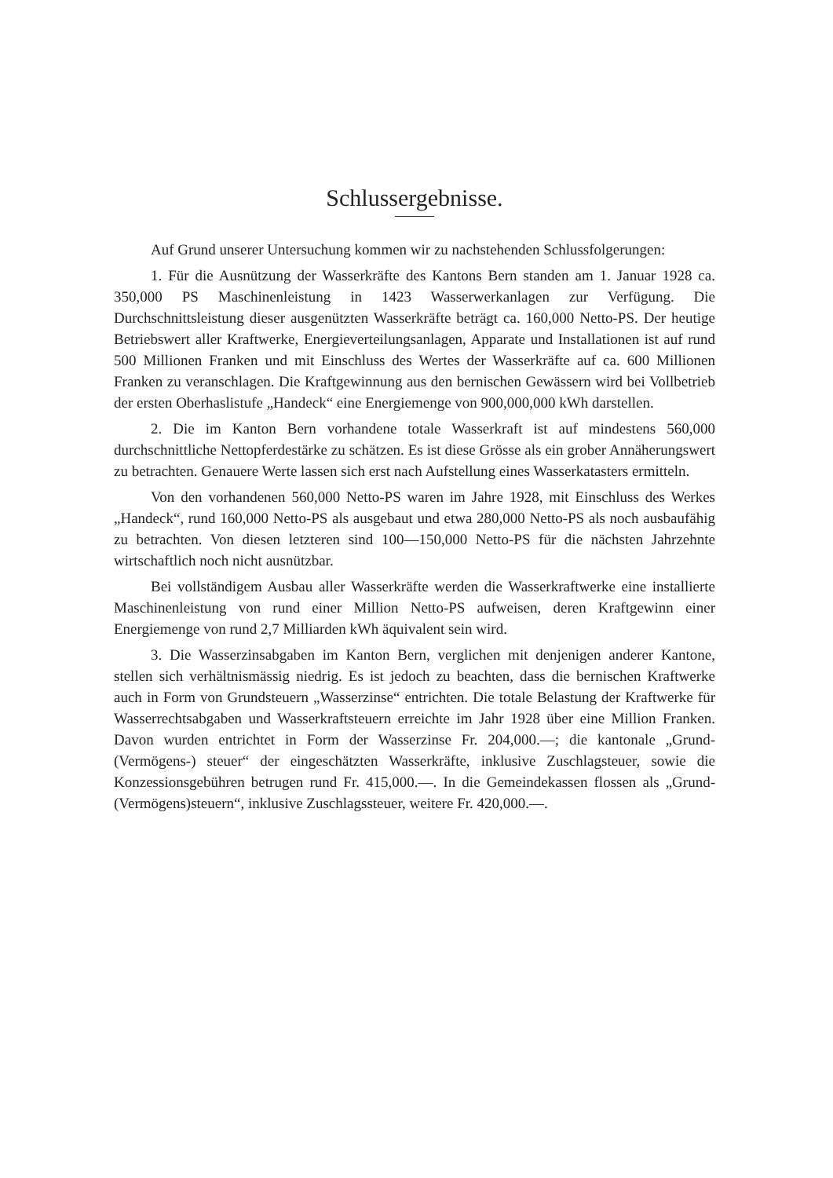Schlussergebnisse.
Auf Grund unserer Untersuchung kommen wir zu nachstehenden Schlussfolgerungen:
1. Für die Ausnützung der Wasserkräfte des Kantons Bern standen am 1. Januar 1928 ca. 350,000 PS Maschinenleistung in 1423 Wasserwerkanlagen zur Verfügung. Die Durchschnittsleistung dieser ausgenützten Wasserkräfte beträgt ca. 160,000 Netto-PS. Der heutige Betriebswert aller Kraftwerke, Energieverteilungsanlagen, Apparate und Installationen ist auf rund 500 Millionen Franken und mit Einschluss des Wertes der Wasserkräfte auf ca. 600 Millionen Franken zu veranschlagen. Die Kraftgewinnung aus den bernischen Gewässern wird bei Vollbetrieb der ersten Oberhaslistufe „Handeck“ eine Energiemenge von 900,000,000 kWh darstellen.
2. Die im Kanton Bern vorhandene totale Wasserkraft ist auf mindestens 560,000 durchschnittliche Nettopferdestärke zu schätzen. Es ist diese Grösse als ein grober Annäherungswert zu betrachten. Genauere Werte lassen sich erst nach Aufstellung eines Wasserkatasters ermitteln.
Von den vorhandenen 560,000 Netto-PS waren im Jahre 1928, mit Einschluss des Werkes „Handeck“, rund 160,000 Netto-PS als ausgebaut und etwa 280,000 Netto-PS als noch ausbaufähig zu betrachten. Von diesen letzteren sind 100—150,000 Netto-PS für die nächsten Jahrzehnte wirtschaftlich noch nicht ausnützbar.
Bei vollständigem Ausbau aller Wasserkräfte werden die Wasserkraftwerke eine installierte Maschinenleistung von rund einer Million Netto-PS aufweisen, deren Kraftgewinn einer Energiemenge von rund 2,7 Milliarden kWh äquivalent sein wird.
3. Die Wasserzinsabgaben im Kanton Bern, verglichen mit denjenigen anderer Kantone, stellen sich verhältnismässig niedrig. Es ist jedoch zu beachten, dass die bernischen Kraftwerke auch in Form von Grundsteuern „Wasserzinse“ entrichten. Die totale Belastung der Kraftwerke für Wasserrechtsabgaben und Wasserkraftsteuern erreichte im Jahr 1928 über eine Million Franken. Davon wurden entrichtet in Form der Wasserzinse Fr. 204,000.—; die kantonale „Grund- (Vermögens-) steuer“ der eingeschätzten Wasserkräfte, inklusive Zuschlagsteuer, sowie die Konzessionsgebühren betrugen rund Fr. 415,000.—. In die Gemeindekassen flossen als „Grund-(Vermögens)steuern“, inklusive Zuschlagssteuer, weitere Fr. 420,000.—.